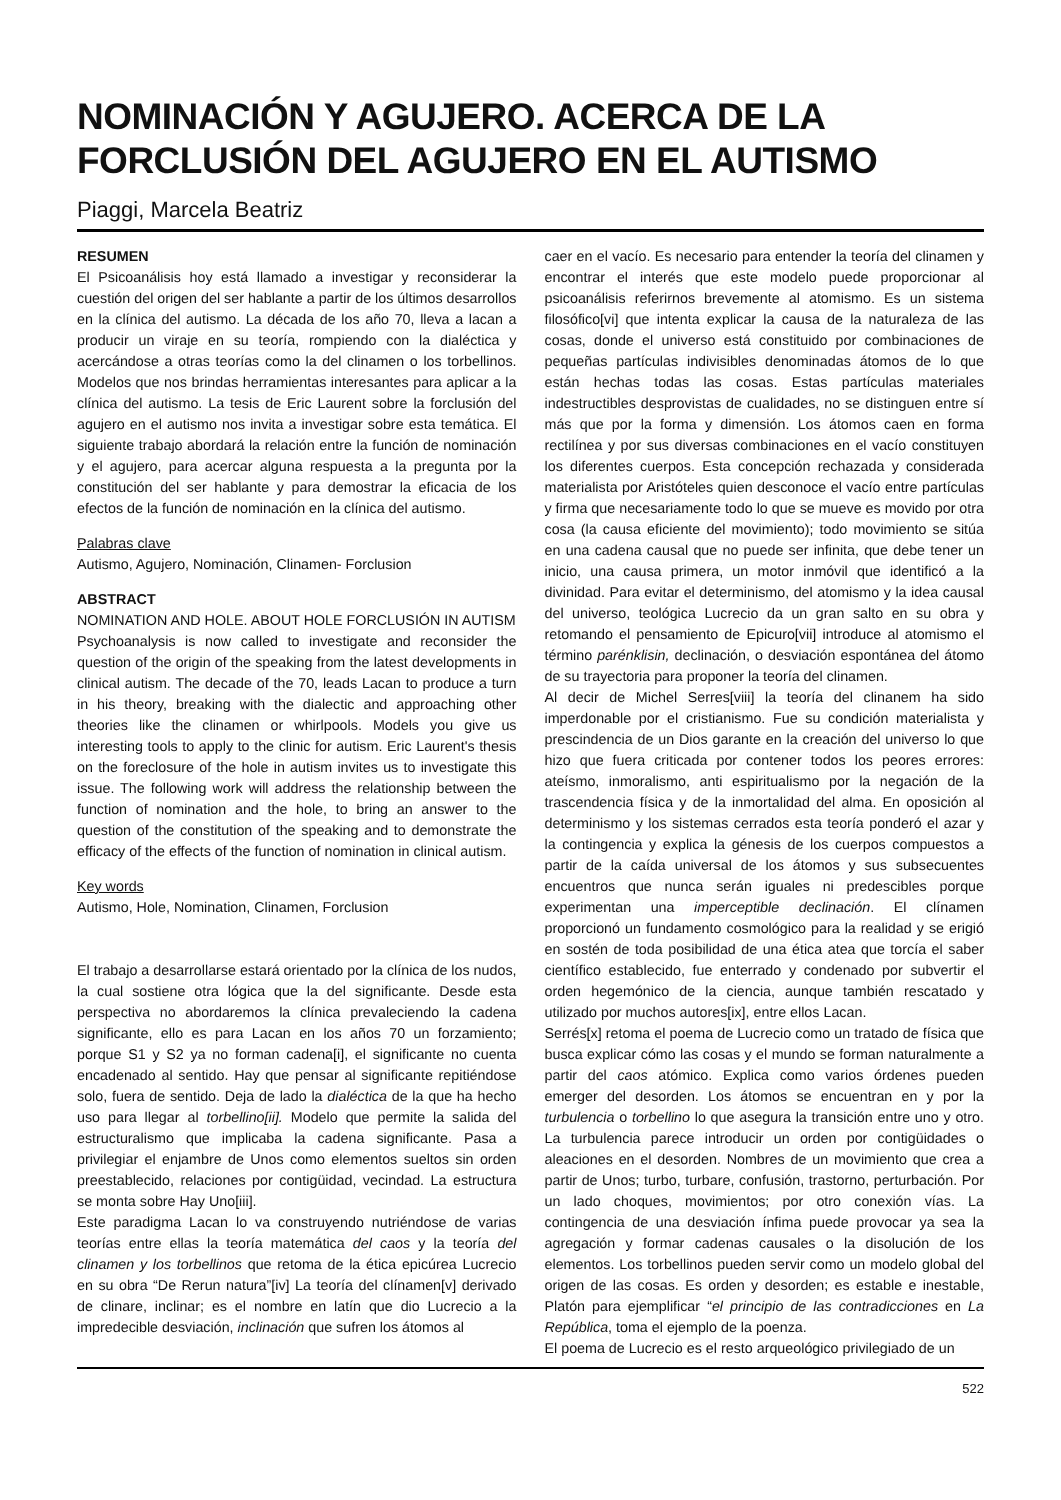NOMINACIÓN Y AGUJERO. ACERCA DE LA FORCLUSIÓN DEL AGUJERO EN EL AUTISMO
Piaggi, Marcela Beatriz
RESUMEN
El Psicoanálisis hoy está llamado a investigar y reconsiderar la cuestión del origen del ser hablante a partir de los últimos desarrollos en la clínica del autismo. La década de los año 70, lleva a lacan a producir un viraje en su teoría, rompiendo con la dialéctica y acercándose a otras teorías como la del clinamen o los torbellinos. Modelos que nos brindas herramientas interesantes para aplicar a la clínica del autismo. La tesis de Eric Laurent sobre la forclusión del agujero en el autismo nos invita a investigar sobre esta temática. El siguiente trabajo abordará la relación entre la función de nominación y el agujero, para acercar alguna respuesta a la pregunta por la constitución del ser hablante y para demostrar la eficacia de los efectos de la función de nominación en la clínica del autismo.
Palabras clave
Autismo, Agujero, Nominación, Clinamen- Forclusion
ABSTRACT
NOMINATION AND HOLE. ABOUT HOLE FORCLUSIÓN IN AUTISM
Psychoanalysis is now called to investigate and reconsider the question of the origin of the speaking from the latest developments in clinical autism. The decade of the 70, leads Lacan to produce a turn in his theory, breaking with the dialectic and approaching other theories like the clinamen or whirlpools. Models you give us interesting tools to apply to the clinic for autism. Eric Laurent's thesis on the foreclosure of the hole in autism invites us to investigate this issue. The following work will address the relationship between the function of nomination and the hole, to bring an answer to the question of the constitution of the speaking and to demonstrate the efficacy of the effects of the function of nomination in clinical autism.
Key words
Autismo, Hole, Nomination, Clinamen, Forclusion
El trabajo a desarrollarse estará orientado por la clínica de los nudos, la cual sostiene otra lógica que la del significante. Desde esta perspectiva no abordaremos la clínica prevaleciendo la cadena significante, ello es para Lacan en los años 70 un forzamiento; porque S1 y S2 ya no forman cadena[i], el significante no cuenta encadenado al sentido. Hay que pensar al significante repitiéndose solo, fuera de sentido. Deja de lado la dialéctica de la que ha hecho uso para llegar al torbellino[ii]. Modelo que permite la salida del estructuralismo que implicaba la cadena significante. Pasa a privilegiar el enjambre de Unos como elementos sueltos sin orden preestablecido, relaciones por contigüidad, vecindad. La estructura se monta sobre Hay Uno[iii].
Este paradigma Lacan lo va construyendo nutriéndose de varias teorías entre ellas la teoría matemática del caos y la teoría del clinamen y los torbellinos que retoma de la ética epicúrea Lucrecio en su obra “De Rerun natura”[iv] La teoría del clínamen[v] derivado de clinare, inclinar; es el nombre en latín que dio Lucrecio a la impredecible desviación, inclinación que sufren los átomos al
caer en el vacío. Es necesario para entender la teoría del clinamen y encontrar el interés que este modelo puede proporcionar al psicoanálisis referirnos brevemente al atomismo. Es un sistema filosófico[vi] que intenta explicar la causa de la naturaleza de las cosas, donde el universo está constituido por combinaciones de pequeñas partículas indivisibles denominadas átomos de lo que están hechas todas las cosas. Estas partículas materiales indestructibles desprovistas de cualidades, no se distinguen entre sí más que por la forma y dimensión. Los átomos caen en forma rectilínea y por sus diversas combinaciones en el vacío constituyen los diferentes cuerpos. Esta concepción rechazada y considerada materialista por Aristóteles quien desconoce el vacío entre partículas y firma que necesariamente todo lo que se mueve es movido por otra cosa (la causa eficiente del movimiento); todo movimiento se sitúa en una cadena causal que no puede ser infinita, que debe tener un inicio, una causa primera, un motor inmóvil que identificó a la divinidad. Para evitar el determinismo, del atomismo y la idea causal del universo, teológica Lucrecio da un gran salto en su obra y retomando el pensamiento de Epicuro[vii] introduce al atomismo el término parénklisin, declinación, o desviación espontánea del átomo de su trayectoria para proponer la teoría del clinamen.
Al decir de Michel Serres[viii] la teoría del clinanem ha sido imperdonable por el cristianismo. Fue su condición materialista y prescindencia de un Dios garante en la creación del universo lo que hizo que fuera criticada por contener todos los peores errores: ateísmo, inmoralismo, anti espiritualismo por la negación de la trascendencia física y de la inmortalidad del alma. En oposición al determinismo y los sistemas cerrados esta teoría ponderó el azar y la contingencia y explica la génesis de los cuerpos compuestos a partir de la caída universal de los átomos y sus subsecuentes encuentros que nunca serán iguales ni predescibles porque experimentan una imperceptible declinación. El clínamen proporcionó un fundamento cosmológico para la realidad y se erigió en sostén de toda posibilidad de una ética atea que torcía el saber científico establecido, fue enterrado y condenado por subvertir el orden hegemónico de la ciencia, aunque también rescatado y utilizado por muchos autores[ix], entre ellos Lacan.
Serrés[x] retoma el poema de Lucrecio como un tratado de física que busca explicar cómo las cosas y el mundo se forman naturalmente a partir del caos atómico. Explica como varios órdenes pueden emerger del desorden. Los átomos se encuentran en y por la turbulencia o torbellino lo que asegura la transición entre uno y otro. La turbulencia parece introducir un orden por contigüidades o aleaciones en el desorden. Nombres de un movimiento que crea a partir de Unos; turbo, turbare, confusión, trastorno, perturbación. Por un lado choques, movimientos; por otro conexión vías. La contingencia de una desviación ínfima puede provocar ya sea la agregación y formar cadenas causales o la disolución de los elementos. Los torbellinos pueden servir como un modelo global del origen de las cosas. Es orden y desorden; es estable e inestable, Platón para ejemplificar “el principio de las contradicciones en La República, toma el ejemplo de la poenza.
El poema de Lucrecio es el resto arqueológico privilegiado de un
522